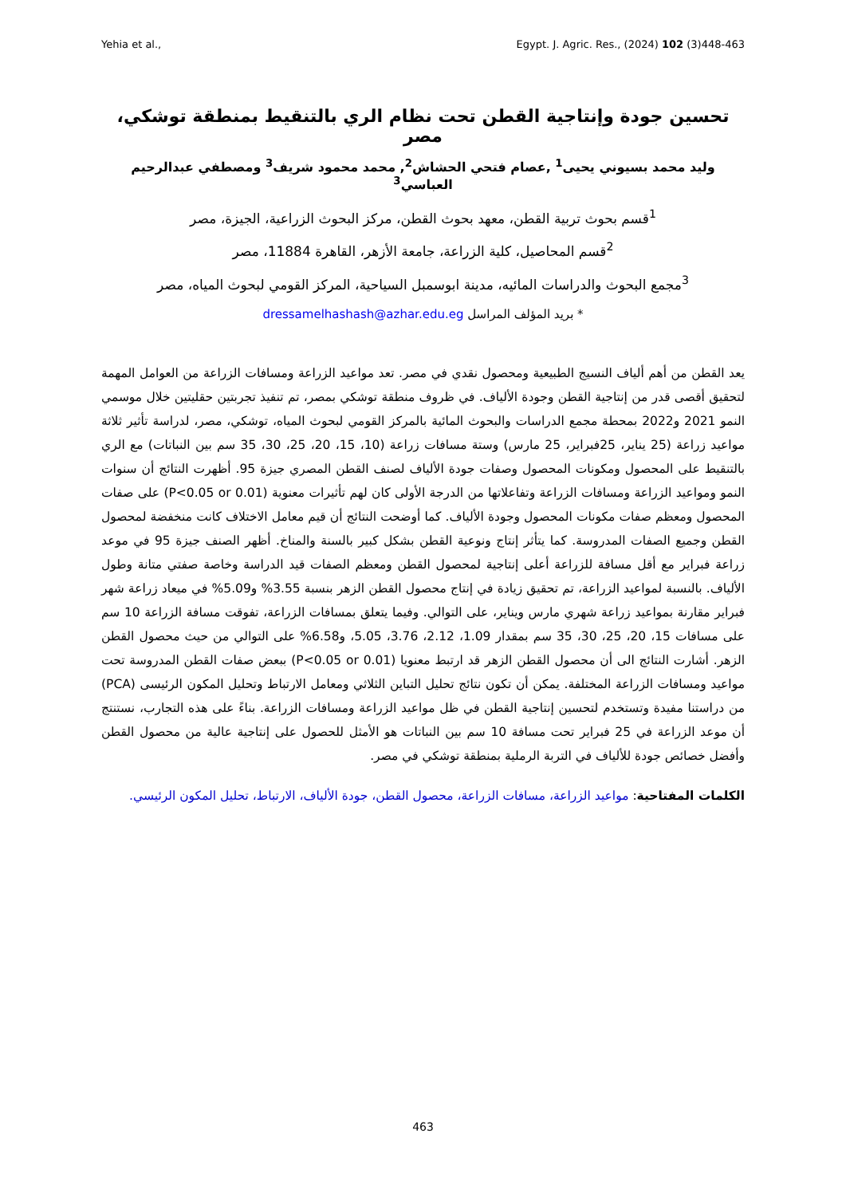Yehia et al., Egypt. J. Agric. Res., (2024) 102 (3)448-463
تحسين جودة وإنتاجية القطن تحت نظام الري بالتنقيط بمنطقة توشكي، مصر
وليد محمد بسيوني يحيى<sup>1</sup> ,عصام فتحي الحشاش<sup>2</sup>, محمد محمود شريف<sup>3</sup> ومصطفي عبدالرحيم العباسي<sup>3</sup>
<sup>1</sup> قسم بحوث تربية القطن، معهد بحوث القطن، مركز البحوث الزراعية، الجيزة، مصر
<sup>2</sup> قسم المحاصيل، كلية الزراعة، جامعة الأزهر، القاهرة 11884، مصر
<sup>3</sup> مجمع البحوث والدراسات المائيه، مدينة ابوسمبل السياحية، المركز القومي لبحوث المياه، مصر
* بريد المؤلف المراسل dressamelhashash@azhar.edu.eg
يعد القطن من أهم ألياف النسيج الطبيعية ومحصول نقدي في مصر. تعد مواعيد الزراعة ومسافات الزراعة من العوامل المهمة لتحقيق أقصى قدر من إنتاجية القطن وجودة الألياف. في ظروف منطقة توشكي بمصر، تم تنفيذ تجربتين حقليتين خلال موسمي النمو 2021 و2022 بمحطة مجمع الدراسات والبحوث المائية بالمركز القومي لبحوث المياه، توشكي، مصر، لدراسة تأثير ثلاثة مواعيد زراعة (25 يناير، 25فبراير، 25 مارس) وستة مسافات زراعة (10، 15، 20، 25، 30، 35 سم بين النباتات) مع الري بالتنقيط على المحصول ومكونات المحصول وصفات جودة الألياف لصنف القطن المصري جيزة 95. أظهرت النتائج أن سنوات النمو ومواعيد الزراعة ومسافات الزراعة وتفاعلاتها من الدرجة الأولى كان لهم تأثيرات معنوية (P<0.05 or 0.01) على صفات المحصول ومعظم صفات مكونات المحصول وجودة الألياف. كما أوضحت النتائج أن قيم معامل الاختلاف كانت منخفضة لمحصول القطن وجميع الصفات المدروسة. كما يتأثر إنتاج ونوعية القطن بشكل كبير بالسنة والمناخ. أظهر الصنف جيزة 95 في موعد زراعة فبراير مع أقل مسافة للزراعة أعلى إنتاجية لمحصول القطن ومعظم الصفات قيد الدراسة وخاصة صفتي متانة وطول الألياف. بالنسبة لمواعيد الزراعة، تم تحقيق زيادة في إنتاج محصول القطن الزهر بنسبة 3.55% و5.09% في ميعاد زراعة شهر فبراير مقارنة بمواعيد زراعة شهري مارس ويناير، على التوالي. وفيما يتعلق بمسافات الزراعة، تفوقت مسافة الزراعة 10 سم على مسافات 15، 20، 25، 30، 35 سم بمقدار 1.09، 2.12، 3.76، 5.05، و6.58% على التوالي من حيث محصول القطن الزهر. أشارت النتائج الى أن محصول القطن الزهر قد ارتبط معنويا (P<0.05 or 0.01) ببعض صفات القطن المدروسة تحت مواعيد ومسافات الزراعة المختلفة. يمكن أن تكون نتائج تحليل التباين الثلاثي ومعامل الارتباط وتحليل المكون الرئيسى (PCA) من دراستنا مفيدة وتستخدم لتحسين إنتاجية القطن في ظل مواعيد الزراعة ومسافات الزراعة. بناءً على هذه التجارب، نستنتج أن موعد الزراعة في 25 فبراير تحت مسافة 10 سم بين النباتات هو الأمثل للحصول على إنتاجية عالية من محصول القطن وأفضل خصائص جودة للألياف في التربة الرملية بمنطقة توشكي في مصر.
الكلمات المفتاحية: مواعيد الزراعة، مسافات الزراعة، محصول القطن، جودة الألياف، الارتباط، تحليل المكون الرئيسي.
463